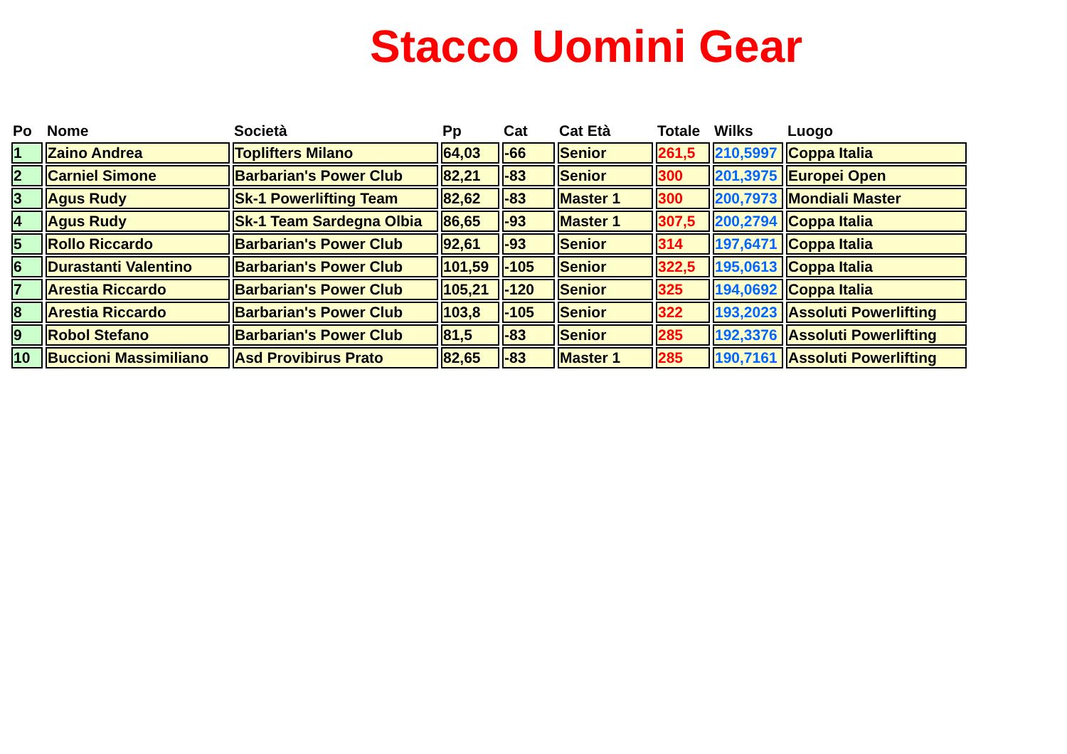Stacco Uomini Gear
| Po | Nome | Società | Pp | Cat | Cat Età | Totale | Wilks | Luogo |
| --- | --- | --- | --- | --- | --- | --- | --- | --- |
| 1 | Zaino Andrea | Toplifters Milano | 64,03 | -66 | Senior | 261,5 | 210,5997 | Coppa Italia |
| 2 | Carniel Simone | Barbarian's Power Club | 82,21 | -83 | Senior | 300 | 201,3975 | Europei Open |
| 3 | Agus Rudy | Sk-1 Powerlifting Team | 82,62 | -83 | Master 1 | 300 | 200,7973 | Mondiali Master |
| 4 | Agus Rudy | Sk-1 Team Sardegna Olbia | 86,65 | -93 | Master 1 | 307,5 | 200,2794 | Coppa Italia |
| 5 | Rollo Riccardo | Barbarian's Power Club | 92,61 | -93 | Senior | 314 | 197,6471 | Coppa Italia |
| 6 | Durastanti Valentino | Barbarian's Power Club | 101,59 | -105 | Senior | 322,5 | 195,0613 | Coppa Italia |
| 7 | Arestia Riccardo | Barbarian's Power Club | 105,21 | -120 | Senior | 325 | 194,0692 | Coppa Italia |
| 8 | Arestia Riccardo | Barbarian's Power Club | 103,8 | -105 | Senior | 322 | 193,2023 | Assoluti Powerlifting |
| 9 | Robol Stefano | Barbarian's Power Club | 81,5 | -83 | Senior | 285 | 192,3376 | Assoluti Powerlifting |
| 10 | Buccioni Massimiliano | Asd Provibirus Prato | 82,65 | -83 | Master 1 | 285 | 190,7161 | Assoluti Powerlifting |